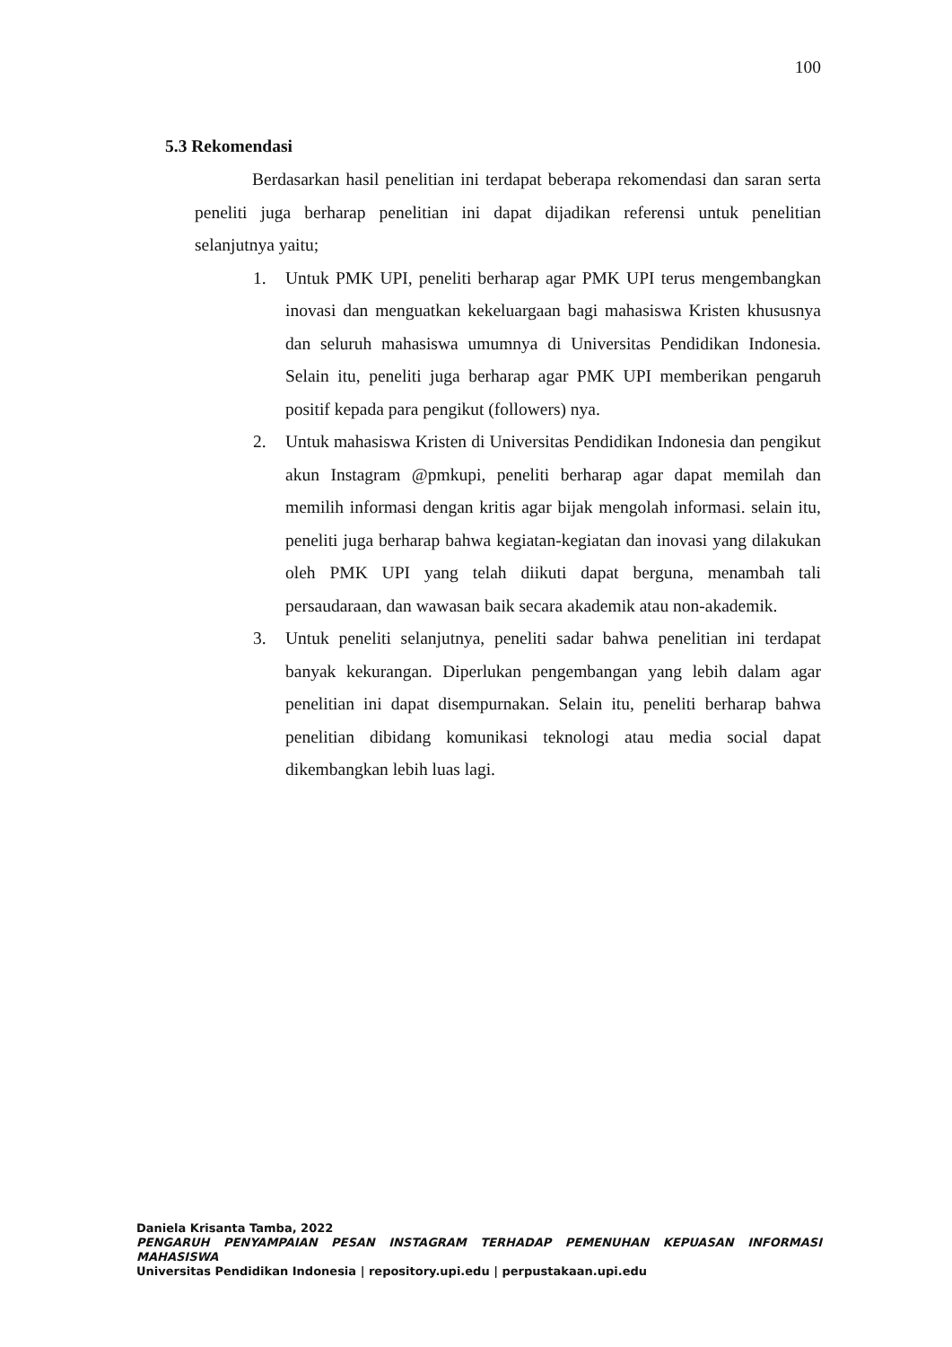100
5.3 Rekomendasi
Berdasarkan hasil penelitian ini terdapat beberapa rekomendasi dan saran serta peneliti juga berharap penelitian ini dapat dijadikan referensi untuk penelitian selanjutnya yaitu;
1. Untuk PMK UPI, peneliti berharap agar PMK UPI terus mengembangkan inovasi dan menguatkan kekeluargaan bagi mahasiswa Kristen khususnya dan seluruh mahasiswa umumnya di Universitas Pendidikan Indonesia. Selain itu, peneliti juga berharap agar PMK UPI memberikan pengaruh positif kepada para pengikut (followers) nya.
2. Untuk mahasiswa Kristen di Universitas Pendidikan Indonesia dan pengikut akun Instagram @pmkupi, peneliti berharap agar dapat memilah dan memilih informasi dengan kritis agar bijak mengolah informasi. selain itu, peneliti juga berharap bahwa kegiatan-kegiatan dan inovasi yang dilakukan oleh PMK UPI yang telah diikuti dapat berguna, menambah tali persaudaraan, dan wawasan baik secara akademik atau non-akademik.
3. Untuk peneliti selanjutnya, peneliti sadar bahwa penelitian ini terdapat banyak kekurangan. Diperlukan pengembangan yang lebih dalam agar penelitian ini dapat disempurnakan. Selain itu, peneliti berharap bahwa penelitian dibidang komunikasi teknologi atau media social dapat dikembangkan lebih luas lagi.
Daniela Krisanta Tamba, 2022
PENGARUH PENYAMPAIAN PESAN INSTAGRAM TERHADAP PEMENUHAN KEPUASAN INFORMASI MAHASISWA
Universitas Pendidikan Indonesia | repository.upi.edu | perpustakaan.upi.edu